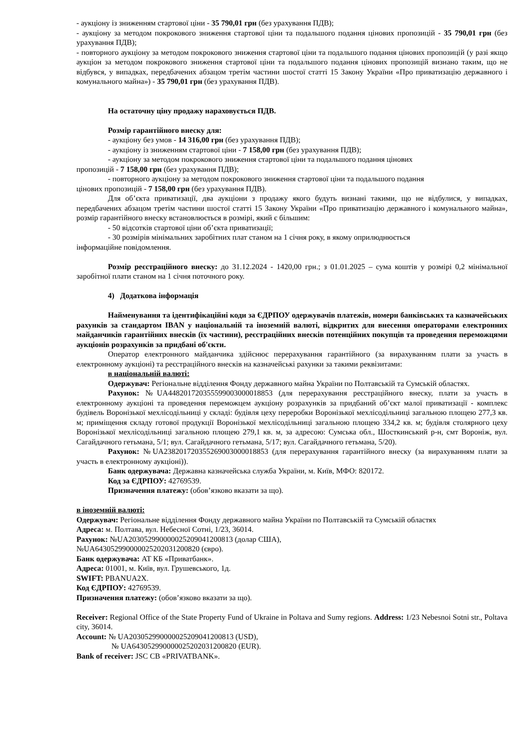- аукціону із зниженням стартової ціни - 35 790,01 грн (без урахування ПДВ);
- аукціону за методом покрокового зниження стартової ціни та подальшого подання цінових пропозицій - 35 790,01 грн (без урахування ПДВ);
- повторного аукціону за методом покрокового зниження стартової ціни та подальшого подання цінових пропозицій (у разі якщо аукціон за методом покрокового зниження стартової ціни та подальшого подання цінових пропозицій визнано таким, що не відбувся, у випадках, передбачених абзацом третім частини шостої статті 15 Закону України «Про приватизацію державного і комунального майна») - 35 790,01 грн (без урахування ПДВ).
На остаточну ціну продажу нараховується ПДВ.
Розмір гарантійного внеску для:
- аукціону без умов - 14 316,00 грн (без урахування ПДВ);
- аукціону із зниженням стартової ціни - 7 158,00 грн (без урахування ПДВ);
- аукціону за методом покрокового зниження стартової ціни та подальшого подання цінових
пропозицій - 7 158,00 грн (без урахування ПДВ);
- повторного аукціону за методом покрокового зниження стартової ціни та подальшого подання
цінових пропозицій - 7 158,00 грн (без урахування ПДВ).
Для об’єкта приватизації, два аукціони з продажу якого будуть визнані такими, що не відбулися, у випадках, передбачених абзацом третім частини шостої статті 15 Закону України «Про приватизацію державного і комунального майна», розмір гарантійного внеску встановлюється в розмірі, який є більшим:
- 50 відсотків стартової ціни об’єкта приватизації;
- 30 розмірів мінімальних заробітних плат станом на 1 січня року, в якому оприлюднюється
інформаційне повідомлення.
Розмір реєстраційного внеску: до 31.12.2024 - 1420,00 грн.; з 01.01.2025 – сума коштів у розмірі 0,2 мінімальної заробітної плати станом на 1 січня поточного року.
4) Додаткова інформація
Найменування та ідентифікаційні коди за ЄДРПОУ одержувачів платежів, номери банківських та казначейських рахунків за стандартом IBAN у національній та іноземній валюті, відкритих для внесення операторами електронних майданчиків гарантійних внесків (їх частини), реєстраційних внесків потенційних покупців та проведення переможцями аукціонів розрахунків за придбані об'єкти.
Оператор електронного майданчика здійснює перерахування гарантійного (за вирахуванням плати за участь в електронному аукціоні) та реєстраційного внесків на казначейські рахунки за такими реквізитами:
в національній валюті:
Одержувач: Регіональне відділення Фонду державного майна України по Полтавській та Сумській областях.
Рахунок: №UA448201720355599003000018853 (для перерахування реєстраційного внеску, плати за участь в електронному аукціоні та проведення переможцем аукціону розрахунків за придбаний об’єкт малої приватизації - комплекс будівель Воронізької мехлісодільниці у складі: будівля цеху переробки Воронізької мехлісодільниці загальною площею 277,3 кв. м; приміщення складу готової продукції Воронізької мехлісодільниці загальною площею 334,2 кв. м; будівля столярного цеху Воронізької мехлісодільниці загальною площею 279,1 кв. м, за адресою: Сумська обл., Шосткинський р-н, смт Вороніж, вул. Сагайдачного гетьмана, 5/1; вул. Сагайдачного гетьмана, 5/17; вул. Сагайдачного гетьмана, 5/20).
Рахунок: №UA238201720355269003000018853 (для перерахування гарантійного внеску (за вирахуванням плати за участь в електронному аукціоні)).
Банк одержувача: Державна казначейська служба України, м. Київ, МФО: 820172.
Код за ЄДРПОУ: 42769539.
Призначення платежу: (обов’язково вказати за що).
в іноземній валюті:
Одержувач: Регіональне відділення Фонду державного майна України по Полтавській та Сумській областях
Адреса: м. Полтава, вул. Небесної Сотні, 1/23, 36014.
Рахунок: №UA203052990000025209041200813 (долар США),
№UA643052990000025202031200820 (євро).
Банк одержувача: АТ КБ «Приватбанк».
Адреса: 01001, м. Київ, вул. Грушевського, 1д.
SWIFT: PBANUA2X.
Код ЄДРПОУ: 42769539.
Призначення платежу: (обов’язково вказати за що).
Receiver: Regional Office of the State Property Fund of Ukraine in Poltava and Sumy regions. Address: 1/23 Nebesnoi Sotni str., Poltava city, 36014.
Account: № UA203052990000025209041200813 (USD),
№ UA643052990000025202031200820 (EUR).
Bank of receiver: JSC CB «PRIVATBANK».